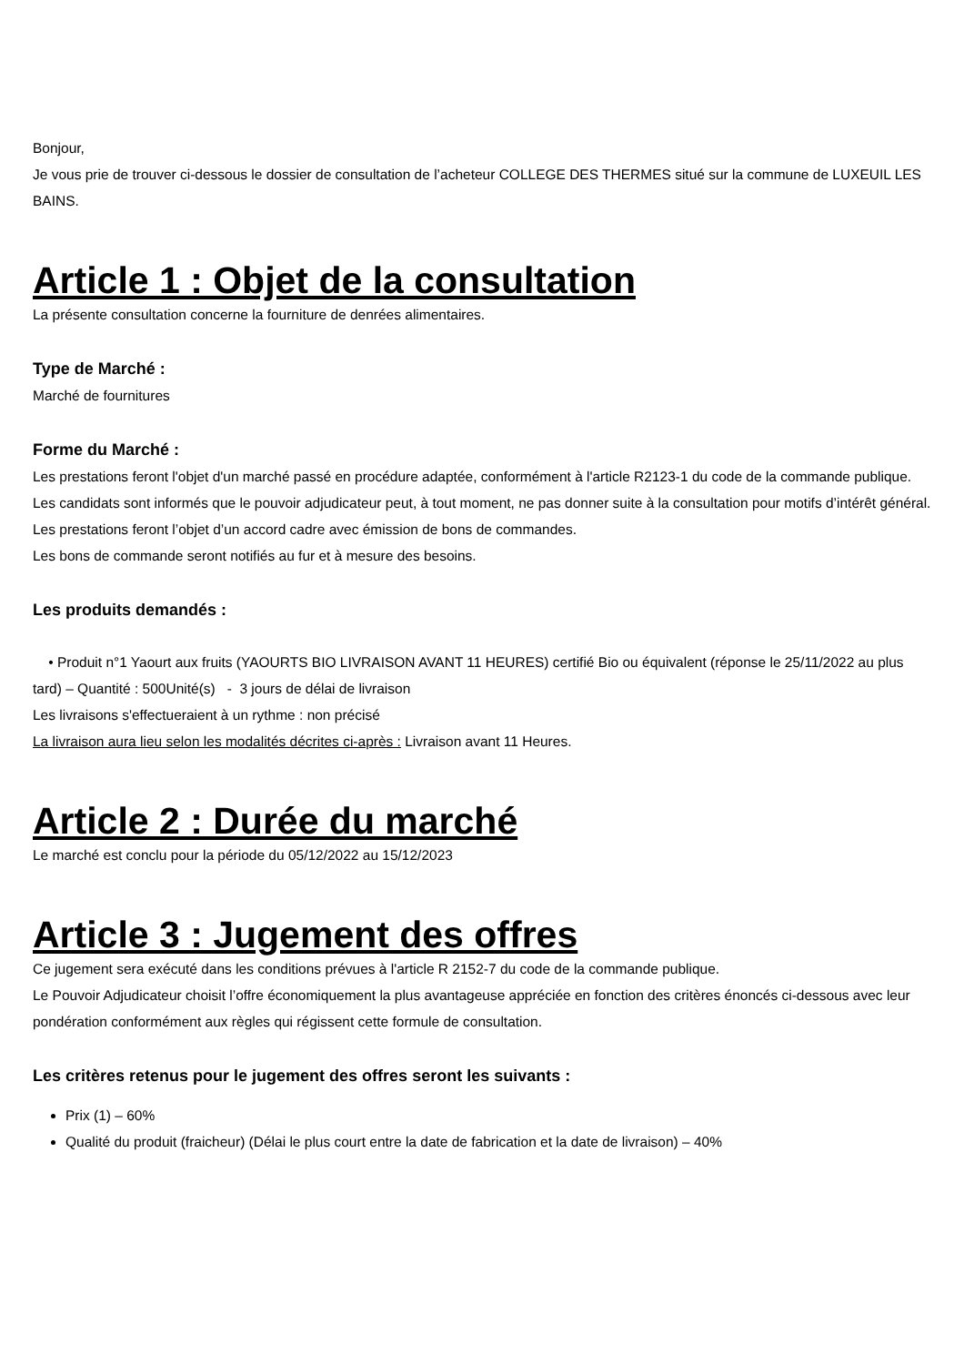Bonjour,
Je vous prie de trouver ci-dessous le dossier de consultation de l’acheteur COLLEGE DES THERMES situé sur la commune de LUXEUIL LES BAINS.
Article 1 : Objet de la consultation
La présente consultation concerne la fourniture de denrées alimentaires.
Type de Marché :
Marché de fournitures
Forme du Marché :
Les prestations feront l'objet d'un marché passé en procédure adaptée, conformément à l'article R2123-1 du code de la commande publique.
Les candidats sont informés que le pouvoir adjudicateur peut, à tout moment, ne pas donner suite à la consultation pour motifs d’intérêt général.
Les prestations feront l’objet d’un accord cadre avec émission de bons de commandes.
Les bons de commande seront notifiés au fur et à mesure des besoins.
Les produits demandés :
• Produit n°1 Yaourt aux fruits (YAOURTS BIO LIVRAISON AVANT 11 HEURES) certifié Bio ou équivalent (réponse le 25/11/2022 au plus tard) – Quantité : 500Unité(s) - 3 jours de délai de livraison
Les livraisons s'effectueraient à un rythme : non précisé
La livraison aura lieu selon les modalités décrites ci-après : Livraison avant 11 Heures.
Article 2 : Durée du marché
Le marché est conclu pour la période du 05/12/2022 au 15/12/2023
Article 3 : Jugement des offres
Ce jugement sera exécuté dans les conditions prévues à l'article R 2152-7 du code de la commande publique.
Le Pouvoir Adjudicateur choisit l’offre économiquement la plus avantageuse appréciée en fonction des critères énoncés ci-dessous avec leur pondération conformément aux règles qui régissent cette formule de consultation.
Les critères retenus pour le jugement des offres seront les suivants :
Prix (1) – 60%
Qualité du produit (fraicheur) (Délai le plus court entre la date de fabrication et la date de livraison) – 40%